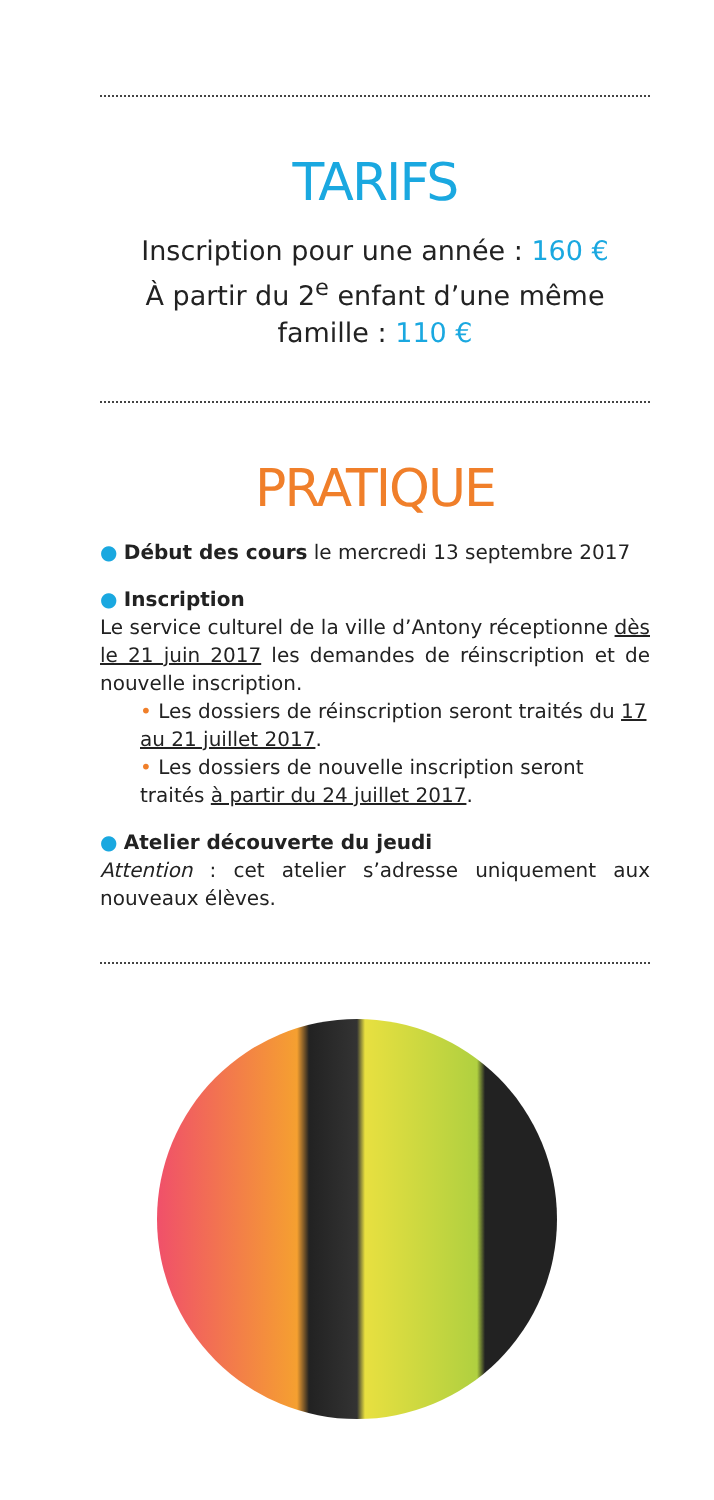TARIFS
Inscription pour une année : 160 €
À partir du 2<sup>e</sup> enfant d’une même famille : 110 €
PRATIQUE
● Début des cours le mercredi 13 septembre 2017
● Inscription
Le service culturel de la ville d’Antony réceptionne dès le 21 juin 2017 les demandes de réinscription et de nouvelle inscription.
• Les dossiers de réinscription seront traités du 17 au 21 juillet 2017.
• Les dossiers de nouvelle inscription seront traités à partir du 24 juillet 2017.
● Atelier découverte du jeudi
Attention : cet atelier s’adresse uniquement aux nouveaux élèves.